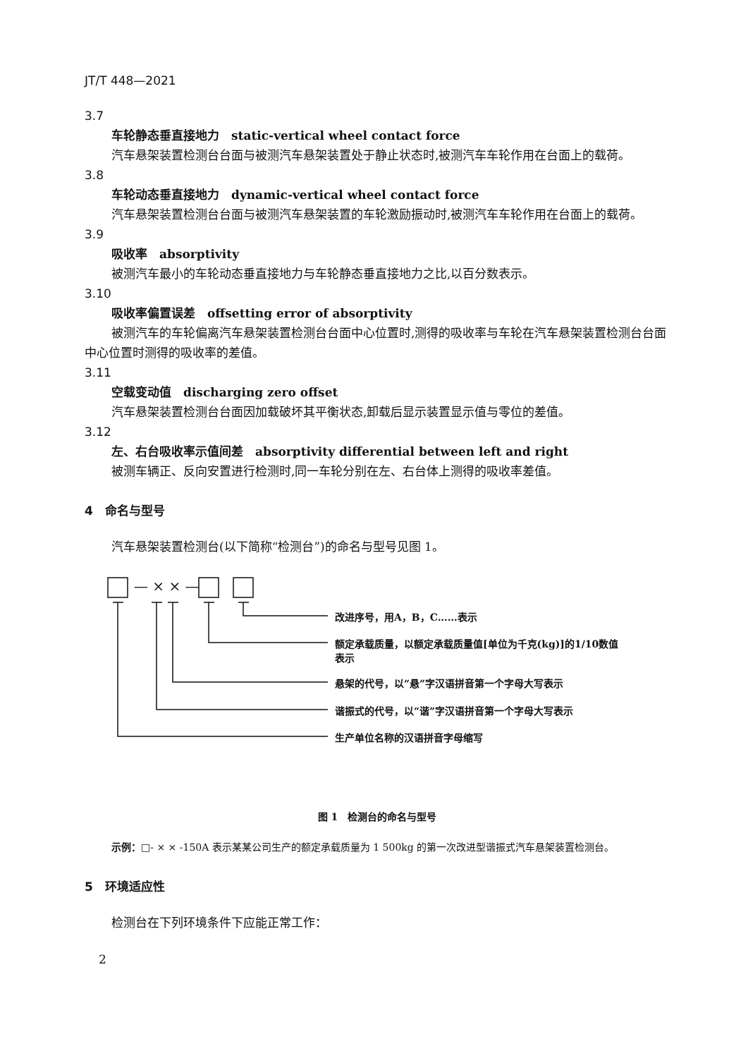JT/T 448—2021
3.7
车轮静态垂直接地力　static-vertical wheel contact force
汽车悬架装置检测台台面与被测汽车悬架装置处于静止状态时,被测汽车车轮作用在台面上的载荷。
3.8
车轮动态垂直接地力　dynamic-vertical wheel contact force
汽车悬架装置检测台台面与被测汽车悬架装置的车轮激励振动时,被测汽车车轮作用在台面上的载荷。
3.9
吸收率　absorptivity
被测汽车最小的车轮动态垂直接地力与车轮静态垂直接地力之比,以百分数表示。
3.10
吸收率偏置误差　offsetting error of absorptivity
被测汽车的车轮偏离汽车悬架装置检测台台面中心位置时,测得的吸收率与车轮在汽车悬架装置检测台台面中心位置时测得的吸收率的差值。
3.11
空载变动值　discharging zero offset
汽车悬架装置检测台台面因加载破坏其平衡状态,卸载后显示装置显示值与零位的差值。
3.12
左、右台吸收率示值间差　absorptivity differential between left and right
被测车辆正、反向安置进行检测时,同一车轮分别在左、右台体上测得的吸收率差值。
4　命名与型号
汽车悬架装置检测台(以下简称“检测台”)的命名与型号见图 1。
— × × —
改进序号，用A，B，C……表示
额定承载质量，以额定承载质量值[单位为千克(kg)]的1/10数值
表示
悬架的代号，以“悬”字汉语拼音第一个字母大写表示
谐振式的代号，以“谐”字汉语拼音第一个字母大写表示
生产单位名称的汉语拼音字母缩写
图 1　检测台的命名与型号
示例：□- × × -150A 表示某某公司生产的额定承载质量为 1 500kg 的第一次改进型谐振式汽车悬架装置检测台。
5　环境适应性
检测台在下列环境条件下应能正常工作：
2